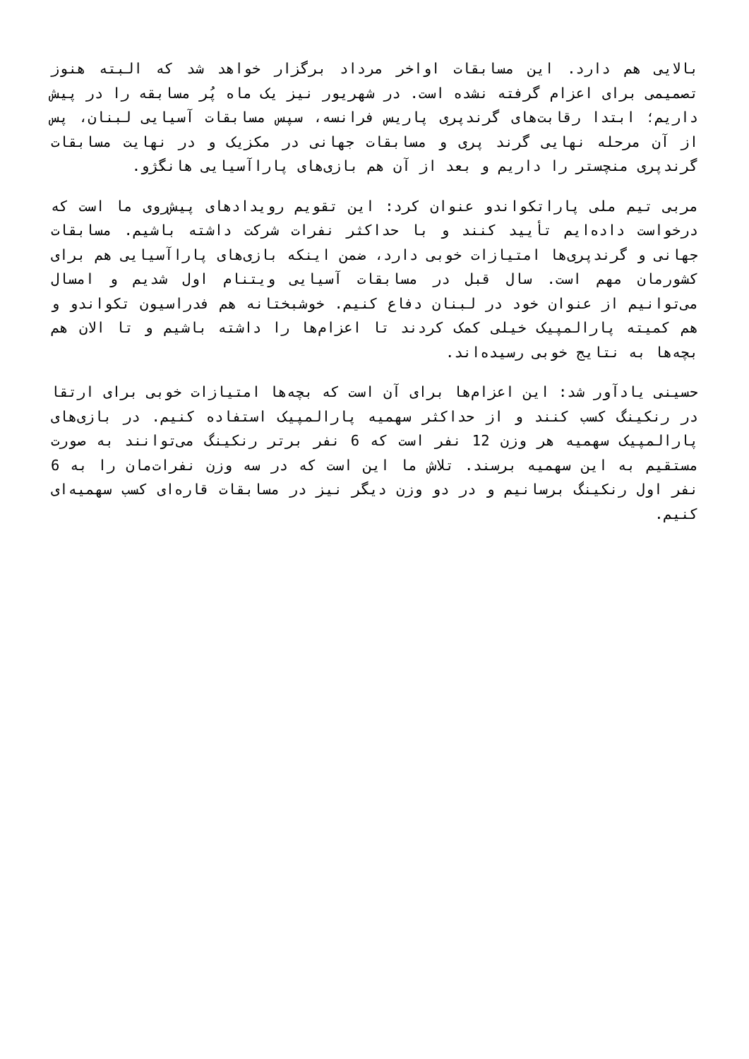بالایی هم دارد. این مسابقات اواخر مرداد برگزار خواهد شد که البته هنوز تصمیمی برای اعزام گرفته نشده است. در شهریور نیز یک ماه پُر مسابقه را در پیش داریم؛ ابتدا رقابت‌های گرندپری پاریس فرانسه، سپس مسابقات آسیایی لبنان، پس از آن مرحله نهایی گرند پری و مسابقات جهانی در مکزیک و در نهایت مسابقات گرندپری منچستر را داریم و بعد از آن هم بازی‌های پاراآسیایی هانگژو.
مربی تیم ملی پاراتکواندو عنوان کرد: این تقویم رویدادهای پیش‌روی ما است که درخواست داده‌ایم تأیید کنند و با حداکثر نفرات شرکت داشته باشیم. مسابقات جهانی و گرندپری‌ها امتیازات خوبی دارد، ضمن اینکه بازی‌های پاراآسیایی هم برای کشورمان مهم است. سال قبل در مسابقات آسیایی ویتنام اول شدیم و امسال می‌توانیم از عنوان خود در لبنان دفاع کنیم. خوشبختانه هم فدراسیون تکواندو و هم کمیته پارالمپیک خیلی کمک کردند تا اعزام‌ها را داشته باشیم و تا الان هم بچه‌ها به نتایج خوبی رسیده‌اند.
حسینی یادآور شد: این اعزام‌ها برای آن است که بچه‌ها امتیازات خوبی برای ارتقا در رنکینگ کسب کنند و از حداکثر سهمیه پارالمپیک استفاده کنیم. در بازی‌های پارالمپیک سهمیه هر وزن 12 نفر است که 6 نفر برتر رنکینگ می‌توانند به صورت مستقیم به این سهمیه برسند. تلاش ما این است که در سه وزن نفرات‌مان را به 6 نفر اول رنکینگ برسانیم و در دو وزن دیگر نیز در مسابقات قاره‌ای کسب سهمیه‌ای کنیم.